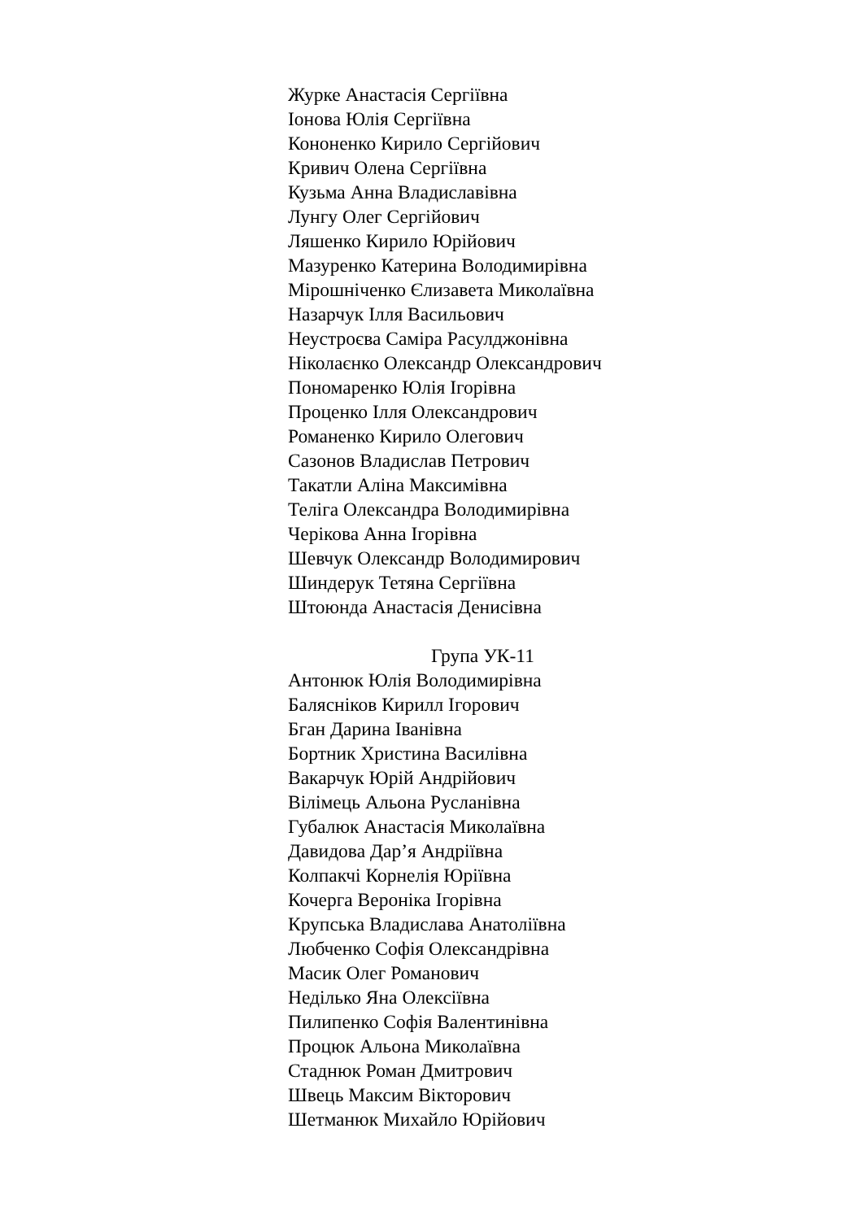Журке Анастасія Сергіївна
Іонова Юлія Сергіївна
Кононенко Кирило Сергійович
Кривич Олена Сергіївна
Кузьма Анна Владиславівна
Лунгу Олег Сергійович
Ляшенко Кирило Юрійович
Мазуренко Катерина Володимирівна
Мірошніченко Єлизавета Миколаївна
Назарчук Ілля Васильович
Неустроєва Саміра Расулджонівна
Ніколаєнко Олександр Олександрович
Пономаренко Юлія Ігорівна
Проценко Ілля Олександрович
Романенко Кирило Олегович
Сазонов Владислав Петрович
Такатли Аліна Максимівна
Теліга Олександра Володимирівна
Черікова Анна Ігорівна
Шевчук Олександр Володимирович
Шиндерук Тетяна Сергіївна
Штоюнда Анастасія Денисівна
Група УК-11
Антонюк Юлія Володимирівна
Балясніков Кирилл Ігорович
Бган Дарина Іванівна
Бортник Христина Василівна
Вакарчук Юрій Андрійович
Вілімець Альона Русланівна
Губалюк Анастасія Миколаївна
Давидова Дар’я Андріївна
Колпакчі Корнелія Юріївна
Кочерга Вероніка Ігорівна
Крупська Владислава Анатоліївна
Любченко Софія Олександрівна
Масик Олег Романович
Неділько Яна Олексіївна
Пилипенко Софія Валентинівна
Процюк Альона Миколаївна
Стаднюк Роман Дмитрович
Швець Максим Вікторович
Шетманюк Михайло Юрійович